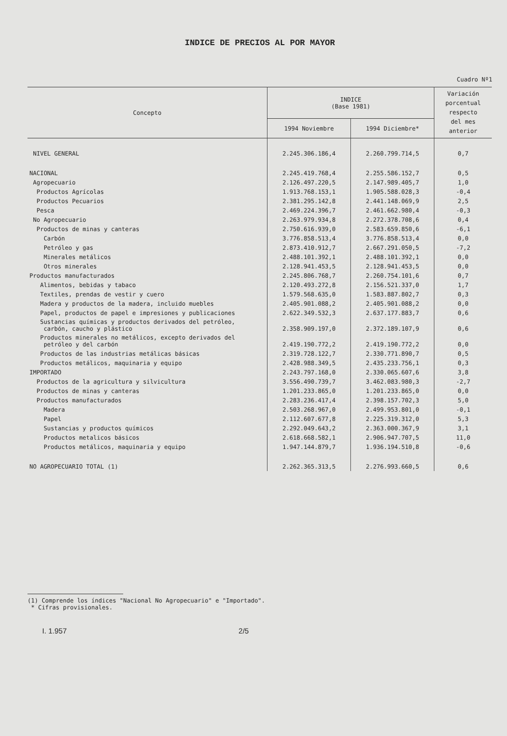INDICE DE PRECIOS AL POR MAYOR
Cuadro Nº1
| Concepto | INDICE (Base 1981) | | Variación porcentual respecto del mes anterior |
| --- | --- | --- | --- |
| | 1994 Noviembre | 1994 Diciembre* | |
| NIVEL GENERAL | 2.245.306.186,4 | 2.260.799.714,5 | 0,7 |
| NACIONAL | 2.245.419.768,4 | 2.255.586.152,7 | 0,5 |
| Agropecuario | 2.126.497.220,5 | 2.147.989.405,7 | 1,0 |
| Productos Agrícolas | 1.913.768.153,1 | 1.905.588.028,3 | -0,4 |
| Productos Pecuarios | 2.381.295.142,8 | 2.441.148.069,9 | 2,5 |
| Pesca | 2.469.224.396,7 | 2.461.662.980,4 | -0,3 |
| No Agropecuario | 2.263.979.934,8 | 2.272.378.708,6 | 0,4 |
| Productos de minas y canteras | 2.750.616.939,0 | 2.583.659.850,6 | -6,1 |
| Carbón | 3.776.858.513,4 | 3.776.858.513,4 | 0,0 |
| Petróleo y gas | 2.873.410.912,7 | 2.667.291.050,5 | -7,2 |
| Minerales metálicos | 2.488.101.392,1 | 2.488.101.392,1 | 0,0 |
| Otros minerales | 2.128.941.453,5 | 2.128.941.453,5 | 0,0 |
| Productos manufacturados | 2.245.806.768,7 | 2.260.754.101,6 | 0,7 |
| Alimentos, bebidas y tabaco | 2.120.493.272,8 | 2.156.521.337,0 | 1,7 |
| Textiles, prendas de vestir y cuero | 1.579.568.635,0 | 1.583.887.802,7 | 0,3 |
| Madera y productos de la madera, incluido muebles | 2.405.901.088,2 | 2.405.901.088,2 | 0,0 |
| Papel, productos de papel e impresiones y publicaciones | 2.622.349.532,3 | 2.637.177.883,7 | 0,6 |
| Sustancias químicas y productos derivados del petróleo, carbón, caucho y plástico | 2.358.909.197,0 | 2.372.189.107,9 | 0,6 |
| Productos minerales no metálicos, excepto derivados del petróleo y del carbón | 2.419.190.772,2 | 2.419.190.772,2 | 0,0 |
| Productos de las industrias metálicas básicas | 2.319.728.122,7 | 2.330.771.890,7 | 0,5 |
| Productos metálicos, maquinaria y equipo | 2.428.988.349,5 | 2.435.233.756,1 | 0,3 |
| IMPORTADO | 2.243.797.168,0 | 2.330.065.607,6 | 3,8 |
| Productos de la agricultura y silvicultura | 3.556.490.739,7 | 3.462.083.980,3 | -2,7 |
| Productos de minas y canteras | 1.201.233.865,0 | 1.201.233.865,0 | 0,0 |
| Productos manufacturados | 2.283.236.417,4 | 2.398.157.702,3 | 5,0 |
| Madera | 2.503.268.967,0 | 2.499.953.801,0 | -0,1 |
| Papel | 2.112.607.677,8 | 2.225.319.312,0 | 5,3 |
| Sustancias y productos químicos | 2.292.049.643,2 | 2.363.000.367,9 | 3,1 |
| Productos metalicos básicos | 2.618.668.582,1 | 2.906.947.707,5 | 11,0 |
| Productos metálicos, maquinaria y equipo | 1.947.144.879,7 | 1.936.194.510,8 | -0,6 |
| NO AGROPECUARIO TOTAL (1) | 2.262.365.313,5 | 2.276.993.660,5 | 0,6 |
(1) Comprende los índices "Nacional No Agropecuario" e "Importado".
* Cifras provisionales.
I. 1.957 2/5